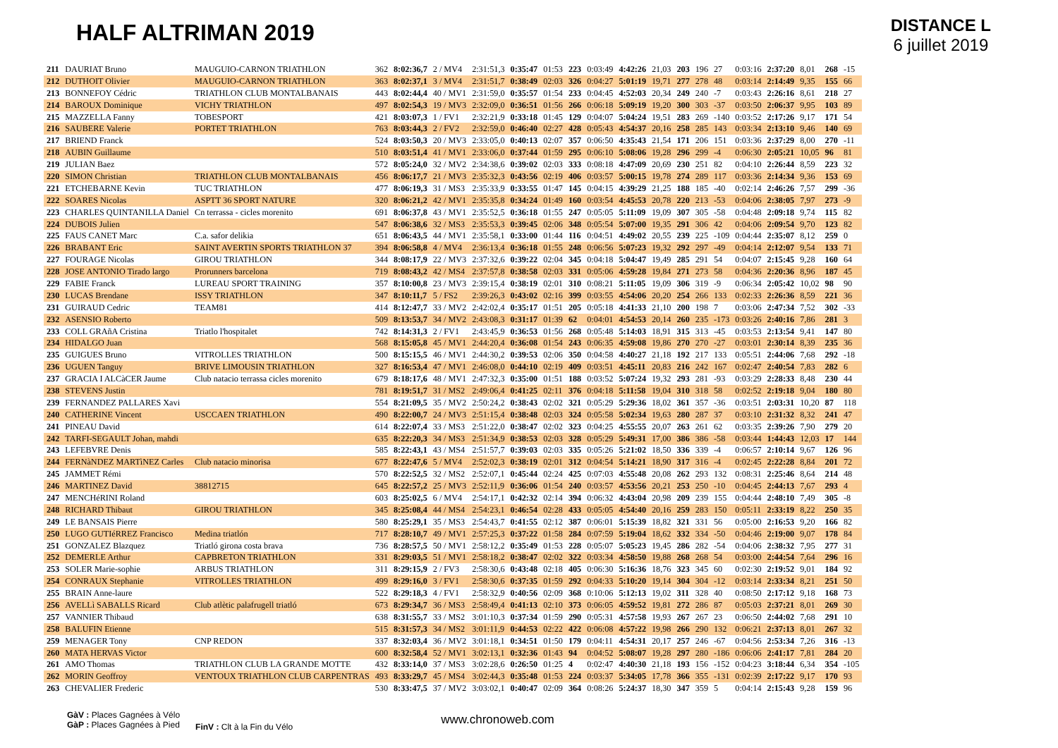HALF ALTRIMAN 2019
DISTANCE L
6 juillet 2019
| 211 | DAURIAT Bruno | MAUGUIO-CARNON TRIATHLON | 362 | 8:02:36,7 | 2 / MV4 | 2:31:51,3 | 0:35:47 | 01:53 | 223 | 0:03:49 | 4:42:26 | 21,03 | 203 | 196 | 27 | 0:03:16 | 2:37:20 | 8,01 | 268 | -15 |
| 212 | DUTHOIT Olivier | MAUGUIO-CARNON TRIATHLON | 363 | 8:02:37,1 | 3 / MV4 | 2:31:51,7 | 0:38:49 | 02:03 | 326 | 0:04:27 | 5:01:19 | 19,71 | 277 | 278 | 48 | 0:03:14 | 2:14:49 | 9,35 | 155 | 66 |
| 213 | BONNEFOY Cédric | TRIATHLON CLUB MONTALBANAIS | 443 | 8:02:44,4 | 40 / MV1 | 2:31:59,0 | 0:35:57 | 01:54 | 233 | 0:04:45 | 4:52:03 | 20,34 | 249 | 240 | -7 | 0:03:43 | 2:26:16 | 8,61 | 218 | 27 |
| 214 | BAROUX Dominique | VICHY TRIATHLON | 497 | 8:02:54,3 | 19 / MV3 | 2:32:09,0 | 0:36:51 | 01:56 | 266 | 0:06:18 | 5:09:19 | 19,20 | 300 | 303 | -37 | 0:03:50 | 2:06:37 | 9,95 | 103 | 89 |
| 215 | MAZZELLA Fanny | TOBESPORT | 421 | 8:03:07,3 | 1 / FV1 | 2:32:21,9 | 0:33:18 | 01:45 | 129 | 0:04:07 | 5:04:24 | 19,51 | 283 | 269 | -140 | 0:03:52 | 2:17:26 | 9,17 | 171 | 54 |
| 216 | SAUBERE Valerie | PORTET TRIATHLON | 763 | 8:03:44,3 | 2 / FV2 | 2:32:59,0 | 0:46:40 | 02:27 | 428 | 0:05:43 | 4:54:37 | 20,16 | 258 | 285 | 143 | 0:03:34 | 2:13:10 | 9,46 | 140 | 69 |
| 217 | BRIEND Franck | | 524 | 8:03:50,3 | 20 / MV3 | 2:33:05,0 | 0:40:13 | 02:07 | 357 | 0:06:50 | 4:35:43 | 21,54 | 171 | 206 | 151 | 0:03:36 | 2:37:29 | 8,00 | 270 | -11 |
| 218 | AUBIN Guillaume | | 510 | 8:03:51,4 | 41 / MV1 | 2:33:06,0 | 0:37:44 | 01:59 | 295 | 0:06:10 | 5:08:06 | 19,28 | 296 | 299 | -4 | 0:06:30 | 2:05:21 | 10,05 | 96 | 81 |
| 219 | JULIAN Baez | | 572 | 8:05:24,0 | 32 / MV2 | 2:34:38,6 | 0:39:02 | 02:03 | 333 | 0:08:18 | 4:47:09 | 20,69 | 230 | 251 | 82 | 0:04:10 | 2:26:44 | 8,59 | 223 | 32 |
| 220 | SIMON Christian | TRIATHLON CLUB MONTALBANAIS | 456 | 8:06:17,7 | 21 / MV3 | 2:35:32,3 | 0:43:56 | 02:19 | 406 | 0:03:57 | 5:00:15 | 19,78 | 274 | 289 | 117 | 0:03:36 | 2:14:34 | 9,36 | 153 | 69 |
| 221 | ETCHEBARNE Kevin | TUC TRIATHLON | 477 | 8:06:19,3 | 31 / MS3 | 2:35:33,9 | 0:33:55 | 01:47 | 145 | 0:04:15 | 4:39:29 | 21,25 | 188 | 185 | -40 | 0:02:14 | 2:46:26 | 7,57 | 299 | -36 |
| 222 | SOARES Nicolas | ASPTT 36 SPORT NATURE | 320 | 8:06:21,2 | 42 / MV1 | 2:35:35,8 | 0:34:24 | 01:49 | 160 | 0:03:54 | 4:45:53 | 20,78 | 220 | 213 | -53 | 0:04:06 | 2:38:05 | 7,97 | 273 | -9 |
| 223 | CHARLES QUINTANILLA Daniel | Cn terrassa - cicles morenito | 691 | 8:06:37,8 | 43 / MV1 | 2:35:52,5 | 0:36:18 | 01:55 | 247 | 0:05:05 | 5:11:09 | 19,09 | 307 | 305 | -58 | 0:04:48 | 2:09:18 | 9,74 | 115 | 82 |
| 224 | DUBOIS Julien | | 547 | 8:06:38,6 | 32 / MS3 | 2:35:53,3 | 0:39:45 | 02:06 | 348 | 0:05:54 | 5:07:00 | 19,35 | 291 | 306 | 42 | 0:04:06 | 2:09:54 | 9,70 | 123 | 82 |
| 225 | FAUS CANET Marc | C.a. safor delikia | 651 | 8:06:43,5 | 44 / MV1 | 2:35:58,1 | 0:33:00 | 01:44 | 116 | 0:04:51 | 4:49:02 | 20,55 | 239 | 225 | -109 | 0:04:44 | 2:35:07 | 8,12 | 259 | 0 |
| 226 | BRABANT Eric | SAINT AVERTIN SPORTS TRIATHLON 37 | 394 | 8:06:58,8 | 4 / MV4 | 2:36:13,4 | 0:36:18 | 01:55 | 248 | 0:06:56 | 5:07:23 | 19,32 | 292 | 297 | -49 | 0:04:14 | 2:12:07 | 9,54 | 133 | 71 |
| 227 | FOURAGE Nicolas | GIROU TRIATHLON | 344 | 8:08:17,9 | 22 / MV3 | 2:37:32,6 | 0:39:22 | 02:04 | 345 | 0:04:18 | 5:04:47 | 19,49 | 285 | 291 | 54 | 0:04:07 | 2:15:45 | 9,28 | 160 | 64 |
| 228 | JOSE ANTONIO Tirado largo | Prorunners barcelona | 719 | 8:08:43,2 | 42 / MS4 | 2:37:57,8 | 0:38:58 | 02:03 | 331 | 0:05:06 | 4:59:28 | 19,84 | 271 | 273 | 58 | 0:04:36 | 2:20:36 | 8,96 | 187 | 45 |
| 229 | FABIE Franck | LUREAU SPORT TRAINING | 357 | 8:10:00,8 | 23 / MV3 | 2:39:15,4 | 0:38:19 | 02:01 | 310 | 0:08:21 | 5:11:05 | 19,09 | 306 | 319 | -9 | 0:06:34 | 2:05:42 | 10,02 | 98 | 90 |
| 230 | LUCAS Brendane | ISSY TRIATHLON | 347 | 8:10:11,7 | 5 / FS2 | 2:39:26,3 | 0:43:02 | 02:16 | 399 | 0:03:55 | 4:54:06 | 20,20 | 254 | 266 | 133 | 0:02:33 | 2:26:36 | 8,59 | 221 | 36 |
| 231 | GUIRAUD Cedric | TEAM81 | 414 | 8:12:47,7 | 33 / MV2 | 2:42:02,4 | 0:35:17 | 01:51 | 205 | 0:05:18 | 4:41:33 | 21,10 | 200 | 198 | 7 | 0:03:06 | 2:47:34 | 7,52 | 302 | -33 |
| 232 | ASENSIO Roberto | | 509 | 8:13:53,7 | 34 / MV2 | 2:43:08,3 | 0:31:17 | 01:39 | 62 | 0:04:01 | 4:54:53 | 20,14 | 260 | 235 | -173 | 0:03:26 | 2:40:16 | 7,86 | 281 | 3 |
| 233 | COLL GRAñA Cristina | Triatlo l'hospitalet | 742 | 8:14:31,3 | 2 / FV1 | 2:43:45,9 | 0:36:53 | 01:56 | 268 | 0:05:48 | 5:14:03 | 18,91 | 315 | 313 | -45 | 0:03:53 | 2:13:54 | 9,41 | 147 | 80 |
| 234 | HIDALGO Juan | | 568 | 8:15:05,8 | 45 / MV1 | 2:44:20,4 | 0:36:08 | 01:54 | 243 | 0:06:35 | 4:59:08 | 19,86 | 270 | 270 | -27 | 0:03:01 | 2:30:14 | 8,39 | 235 | 36 |
| 235 | GUIGUES Bruno | VITROLLES TRIATHLON | 500 | 8:15:15,5 | 46 / MV1 | 2:44:30,2 | 0:39:53 | 02:06 | 350 | 0:04:58 | 4:40:27 | 21,18 | 192 | 217 | 133 | 0:05:51 | 2:44:06 | 7,68 | 292 | -18 |
| 236 | UGUEN Tanguy | BRIVE LIMOUSIN TRIATHLON | 327 | 8:16:53,4 | 47 / MV1 | 2:46:08,0 | 0:44:10 | 02:19 | 409 | 0:03:51 | 4:45:11 | 20,83 | 216 | 242 | 167 | 0:02:47 | 2:40:54 | 7,83 | 282 | 6 |
| 237 | GRACIA I ALCàCER Jaume | Club natacio terrassa cicles morenito | 679 | 8:18:17,6 | 48 / MV1 | 2:47:32,3 | 0:35:00 | 01:51 | 188 | 0:03:52 | 5:07:24 | 19,32 | 293 | 281 | -93 | 0:03:29 | 2:28:33 | 8,48 | 230 | 44 |
| 238 | STEVENS Justin | | 781 | 8:19:51,7 | 31 / MS2 | 2:49:06,4 | 0:41:25 | 02:11 | 376 | 0:04:18 | 5:11:58 | 19,04 | 310 | 318 | 58 | 0:02:52 | 2:19:18 | 9,04 | 180 | 80 |
| 239 | FERNANDEZ PALLARES Xavi | | 554 | 8:21:09,5 | 35 / MV2 | 2:50:24,2 | 0:38:43 | 02:02 | 321 | 0:05:29 | 5:29:36 | 18,02 | 361 | 357 | -36 | 0:03:51 | 2:03:31 | 10,20 | 87 | 118 |
| 240 | CATHERINE Vincent | USCCAEN TRIATHLON | 490 | 8:22:00,7 | 24 / MV3 | 2:51:15,4 | 0:38:48 | 02:03 | 324 | 0:05:58 | 5:02:34 | 19,63 | 280 | 287 | 37 | 0:03:10 | 2:31:32 | 8,32 | 241 | 47 |
| 241 | PINEAU David | | 614 | 8:22:07,4 | 33 / MS3 | 2:51:22,0 | 0:38:47 | 02:02 | 323 | 0:04:25 | 4:55:55 | 20,07 | 263 | 261 | 62 | 0:03:35 | 2:39:26 | 7,90 | 279 | 20 |
| 242 | TARFI-SEGAULT Johan, mahdi | | 635 | 8:22:20,3 | 34 / MS3 | 2:51:34,9 | 0:38:53 | 02:03 | 328 | 0:05:29 | 5:49:31 | 17,00 | 386 | 386 | -58 | 0:03:44 | 1:44:43 | 12,03 | 17 | 144 |
| 243 | LEFEBVRE Denis | | 585 | 8:22:43,1 | 43 / MS4 | 2:51:57,7 | 0:39:03 | 02:03 | 335 | 0:05:26 | 5:21:02 | 18,50 | 336 | 339 | -4 | 0:06:57 | 2:10:14 | 9,67 | 126 | 96 |
| 244 | FERNàNDEZ MARTìNEZ Carles | Club natacio minorisa | 677 | 8:22:47,6 | 5 / MV4 | 2:52:02,3 | 0:38:19 | 02:01 | 312 | 0:04:54 | 5:14:21 | 18,90 | 317 | 316 | -4 | 0:02:45 | 2:22:28 | 8,84 | 201 | 72 |
| 245 | JAMMET Rémi | | 570 | 8:22:52,5 | 32 / MS2 | 2:52:07,1 | 0:45:44 | 02:24 | 425 | 0:07:03 | 4:55:48 | 20,08 | 262 | 293 | 132 | 0:08:31 | 2:25:46 | 8,64 | 214 | 48 |
| 246 | MARTINEZ David | 38812715 | 645 | 8:22:57,2 | 25 / MV3 | 2:52:11,9 | 0:36:06 | 01:54 | 240 | 0:03:57 | 4:53:56 | 20,21 | 253 | 250 | -10 | 0:04:45 | 2:44:13 | 7,67 | 293 | 4 |
| 247 | MENCHéRINI Roland | | 603 | 8:25:02,5 | 6 / MV4 | 2:54:17,1 | 0:42:32 | 02:14 | 394 | 0:06:32 | 4:43:04 | 20,98 | 209 | 239 | 155 | 0:04:44 | 2:48:10 | 7,49 | 305 | -8 |
| 248 | RICHARD Thibaut | GIROU TRIATHLON | 345 | 8:25:08,4 | 44 / MS4 | 2:54:23,1 | 0:46:54 | 02:28 | 433 | 0:05:05 | 4:54:40 | 20,16 | 259 | 283 | 150 | 0:05:11 | 2:33:19 | 8,22 | 250 | 35 |
| 249 | LE BANSAIS Pierre | | 580 | 8:25:29,1 | 35 / MS3 | 2:54:43,7 | 0:41:55 | 02:12 | 387 | 0:06:01 | 5:15:39 | 18,82 | 321 | 331 | 56 | 0:05:00 | 2:16:53 | 9,20 | 166 | 82 |
| 250 | LUGO GUTIéRREZ Francisco | Medina triatlón | 717 | 8:28:10,7 | 49 / MV1 | 2:57:25,3 | 0:37:22 | 01:58 | 284 | 0:07:59 | 5:19:04 | 18,62 | 332 | 334 | -50 | 0:04:46 | 2:19:00 | 9,07 | 178 | 84 |
| 251 | GONZALEZ Blazquez | Triatló girona costa brava | 736 | 8:28:57,5 | 50 / MV1 | 2:58:12,2 | 0:35:49 | 01:53 | 228 | 0:05:07 | 5:05:23 | 19,45 | 286 | 282 | -54 | 0:04:06 | 2:38:32 | 7,95 | 277 | 31 |
| 252 | DEMERLE Arthur | CAPBRETON TRIATHLON | 331 | 8:29:03,5 | 51 / MV1 | 2:58:18,2 | 0:38:47 | 02:02 | 322 | 0:03:34 | 4:58:50 | 19,88 | 268 | 268 | 54 | 0:03:00 | 2:44:54 | 7,64 | 296 | 16 |
| 253 | SOLER Marie-sophie | ARBUS TRIATHLON | 311 | 8:29:15,9 | 2 / FV3 | 2:58:30,6 | 0:43:48 | 02:18 | 405 | 0:06:30 | 5:16:36 | 18,76 | 323 | 345 | 60 | 0:02:30 | 2:19:52 | 9,01 | 184 | 92 |
| 254 | CONRAUX Stephanie | VITROLLES TRIATHLON | 499 | 8:29:16,0 | 3 / FV1 | 2:58:30,6 | 0:37:35 | 01:59 | 292 | 0:04:33 | 5:10:20 | 19,14 | 304 | 304 | -12 | 0:03:14 | 2:33:34 | 8,21 | 251 | 50 |
| 255 | BRAIN Anne-laure | | 522 | 8:29:18,3 | 4 / FV1 | 2:58:32,9 | 0:40:56 | 02:09 | 368 | 0:10:06 | 5:12:13 | 19,02 | 311 | 328 | 40 | 0:08:50 | 2:17:12 | 9,18 | 168 | 73 |
| 256 | AVELLì SABALLS Ricard | Club atlètic palafrugell triatló | 673 | 8:29:34,7 | 36 / MS3 | 2:58:49,4 | 0:41:13 | 02:10 | 373 | 0:06:05 | 4:59:52 | 19,81 | 272 | 286 | 87 | 0:05:03 | 2:37:21 | 8,01 | 269 | 30 |
| 257 | VANNIER Thibaud | | 638 | 8:31:55,7 | 33 / MS2 | 3:01:10,3 | 0:37:34 | 01:59 | 290 | 0:05:31 | 4:57:58 | 19,93 | 267 | 267 | 23 | 0:06:50 | 2:44:02 | 7,68 | 291 | 10 |
| 258 | BALUFIN Etienne | | 515 | 8:31:57,3 | 34 / MS2 | 3:01:11,9 | 0:44:53 | 02:22 | 422 | 0:06:08 | 4:57:22 | 19,98 | 266 | 290 | 132 | 0:06:21 | 2:37:13 | 8,01 | 267 | 32 |
| 259 | MENAGER Tony | CNP REDON | 337 | 8:32:03,4 | 36 / MV2 | 3:01:18,1 | 0:34:51 | 01:50 | 179 | 0:04:11 | 4:54:31 | 20,17 | 257 | 246 | -67 | 0:04:56 | 2:53:34 | 7,26 | 316 | -13 |
| 260 | MATA HERVAS Victor | | 600 | 8:32:58,4 | 52 / MV1 | 3:02:13,1 | 0:32:36 | 01:43 | 94 | 0:04:52 | 5:08:07 | 19,28 | 297 | 280 | -186 | 0:06:06 | 2:41:17 | 7,81 | 284 | 20 |
| 261 | AMO Thomas | TRIATHLON CLUB LA GRANDE MOTTE | 432 | 8:33:14,0 | 37 / MS3 | 3:02:28,6 | 0:26:50 | 01:25 | 4 | 0:02:47 | 4:40:30 | 21,18 | 193 | 156 | -152 | 0:04:23 | 3:18:44 | 6,34 | 354 | -105 |
| 262 | MORIN Geoffroy | VENTOUX TRIATHLON CLUB CARPENTRAS | 493 | 8:33:29,7 | 45 / MS4 | 3:02:44,3 | 0:35:48 | 01:53 | 224 | 0:03:37 | 5:34:05 | 17,78 | 366 | 355 | -131 | 0:02:39 | 2:17:22 | 9,17 | 170 | 93 |
| 263 | CHEVALIER Frederic | | 530 | 8:33:47,5 | 37 / MV2 | 3:03:02,1 | 0:40:47 | 02:09 | 364 | 0:08:26 | 5:24:37 | 18,30 | 347 | 359 | 5 | 0:04:14 | 2:15:43 | 9,28 | 159 | 96 |
GàV : Places Gagnées à Vélo
GàP : Places Gagnées à Pied
FinV : Clt à la Fin du Vélo
www.chronoweb.com